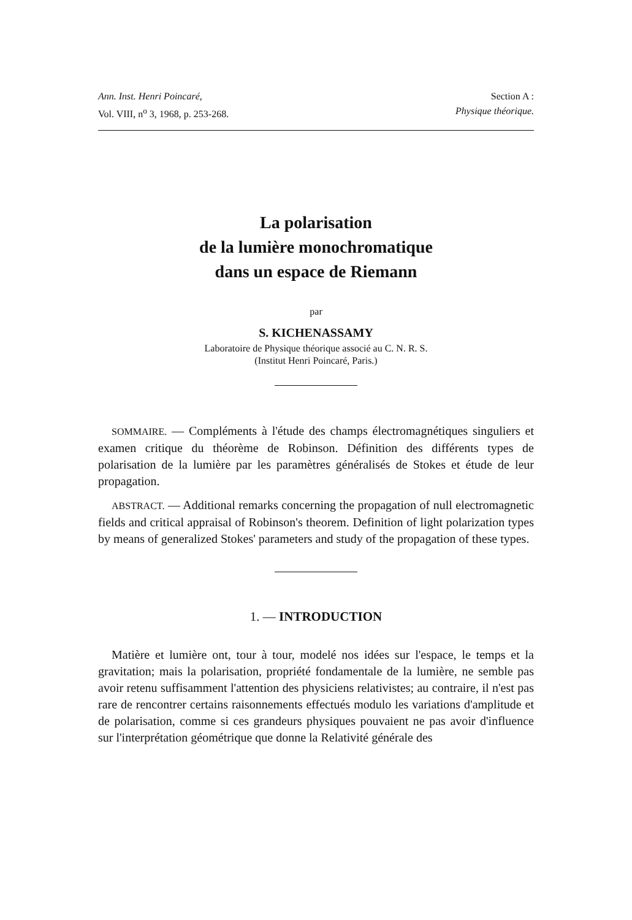Ann. Inst. Henri Poincaré,
Vol. VIII, n<sup>o</sup> 3, 1968, p. 253-268.
Section A :
Physique théorique.
La polarisation
de la lumière monochromatique
dans un espace de Riemann
par
S. KICHENASSAMY
Laboratoire de Physique théorique associé au C. N. R. S.
(Institut Henri Poincaré, Paris.)
SOMMAIRE. — Compléments à l'étude des champs électromagnétiques singuliers et examen critique du théorème de Robinson. Définition des différents types de polarisation de la lumière par les paramètres généralisés de Stokes et étude de leur propagation.
ABSTRACT. — Additional remarks concerning the propagation of null electromagnetic fields and critical appraisal of Robinson's theorem. Definition of light polarization types by means of generalized Stokes' parameters and study of the propagation of these types.
1. — INTRODUCTION
Matière et lumière ont, tour à tour, modelé nos idées sur l'espace, le temps et la gravitation; mais la polarisation, propriété fondamentale de la lumière, ne semble pas avoir retenu suffisamment l'attention des physiciens relativistes; au contraire, il n'est pas rare de rencontrer certains raisonnements effectués modulo les variations d'amplitude et de polarisation, comme si ces grandeurs physiques pouvaient ne pas avoir d'influence sur l'interprétation géométrique que donne la Relativité générale des